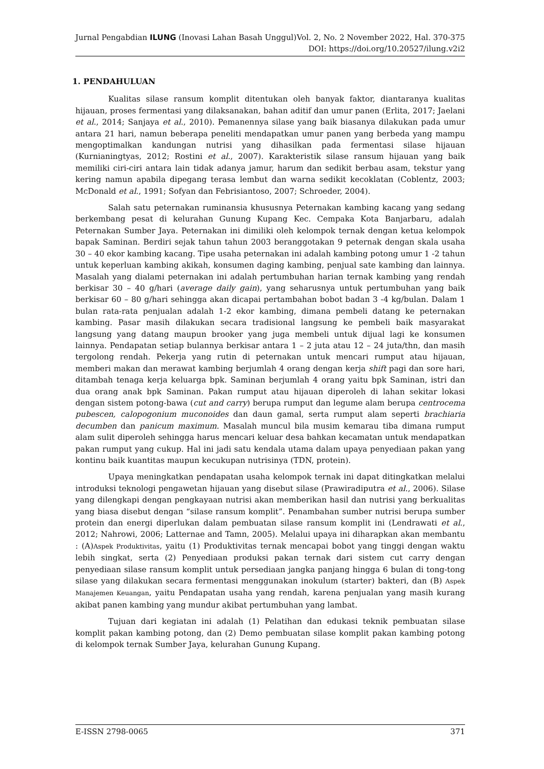Jurnal Pengabdian ILUNG (Inovasi Lahan Basah Unggul) Vol. 2, No. 2 November 2022, Hal. 370-375
DOI: https://doi.org/10.20527/ilung.v2i2
1. PENDAHULUAN
Kualitas silase ransum komplit ditentukan oleh banyak faktor, diantaranya kualitas hijauan, proses fermentasi yang dilaksanakan, bahan aditif dan umur panen (Erlita, 2017; Jaelani et al., 2014; Sanjaya et al., 2010). Pemanennya silase yang baik biasanya dilakukan pada umur antara 21 hari, namun beberapa peneliti mendapatkan umur panen yang berbeda yang mampu mengoptimalkan kandungan nutrisi yang dihasilkan pada fermentasi silase hijauan (Kurnianingtyas, 2012; Rostini et al., 2007). Karakteristik silase ransum hijauan yang baik memiliki ciri-ciri antara lain tidak adanya jamur, harum dan sedikit berbau asam, tekstur yang kering namun apabila dipegang terasa lembut dan warna sedikit kecoklatan (Coblentz, 2003; McDonald et al., 1991; Sofyan dan Febrisiantoso, 2007; Schroeder, 2004).
Salah satu peternakan ruminansia khususnya Peternakan kambing kacang yang sedang berkembang pesat di kelurahan Gunung Kupang Kec. Cempaka Kota Banjarbaru, adalah Peternakan Sumber Jaya. Peternakan ini dimiliki oleh kelompok ternak dengan ketua kelompok bapak Saminan. Berdiri sejak tahun tahun 2003 beranggotakan 9 peternak dengan skala usaha 30 – 40 ekor kambing kacang. Tipe usaha peternakan ini adalah kambing potong umur 1 -2 tahun untuk keperluan kambing akikah, konsumen daging kambing, penjual sate kambing dan lainnya. Masalah yang dialami peternakan ini adalah pertumbuhan harian ternak kambing yang rendah berkisar 30 – 40 g/hari (average daily gain), yang seharusnya untuk pertumbuhan yang baik berkisar 60 – 80 g/hari sehingga akan dicapai pertambahan bobot badan 3 -4 kg/bulan. Dalam 1 bulan rata-rata penjualan adalah 1-2 ekor kambing, dimana pembeli datang ke peternakan kambing. Pasar masih dilakukan secara tradisional langsung ke pembeli baik masyarakat langsung yang datang maupun brooker yang juga membeli untuk dijual lagi ke konsumen lainnya. Pendapatan setiap bulannya berkisar antara 1 – 2 juta atau 12 – 24 juta/thn, dan masih tergolong rendah. Pekerja yang rutin di peternakan untuk mencari rumput atau hijauan, memberi makan dan merawat kambing berjumlah 4 orang dengan kerja shift pagi dan sore hari, ditambah tenaga kerja keluarga bpk. Saminan berjumlah 4 orang yaitu bpk Saminan, istri dan dua orang anak bpk Saminan. Pakan rumput atau hijauan diperoleh di lahan sekitar lokasi dengan sistem potong-bawa (cut and carry) berupa rumput dan legume alam berupa centrocema pubescen, calopogonium muconoides dan daun gamal, serta rumput alam seperti brachiaria decumben dan panicum maximum. Masalah muncul bila musim kemarau tiba dimana rumput alam sulit diperoleh sehingga harus mencari keluar desa bahkan kecamatan untuk mendapatkan pakan rumput yang cukup. Hal ini jadi satu kendala utama dalam upaya penyediaan pakan yang kontinu baik kuantitas maupun kecukupan nutrisinya (TDN, protein).
Upaya meningkatkan pendapatan usaha kelompok ternak ini dapat ditingkatkan melalui introduksi teknologi pengawetan hijauan yang disebut silase (Prawiradiputra et al., 2006). Silase yang dilengkapi dengan pengkayaan nutrisi akan memberikan hasil dan nutrisi yang berkualitas yang biasa disebut dengan “silase ransum komplit”. Penambahan sumber nutrisi berupa sumber protein dan energi diperlukan dalam pembuatan silase ransum komplit ini (Lendrawati et al., 2012; Nahrowi, 2006; Latternae and Tamn, 2005). Melalui upaya ini diharapkan akan membantu : (A)Aspek Produktivitas, yaitu (1) Produktivitas ternak mencapai bobot yang tinggi dengan waktu lebih singkat, serta (2) Penyediaan produksi pakan ternak dari sistem cut carry dengan penyediaan silase ransum komplit untuk persediaan jangka panjang hingga 6 bulan di tong-tong silase yang dilakukan secara fermentasi menggunakan inokulum (starter) bakteri, dan (B) Aspek Manajemen Keuangan, yaitu Pendapatan usaha yang rendah, karena penjualan yang masih kurang akibat panen kambing yang mundur akibat pertumbuhan yang lambat.
Tujuan dari kegiatan ini adalah (1) Pelatihan dan edukasi teknik pembuatan silase komplit pakan kambing potong, dan (2) Demo pembuatan silase komplit pakan kambing potong di kelompok ternak Sumber Jaya, kelurahan Gunung Kupang.
E-ISSN 2798-0065 371